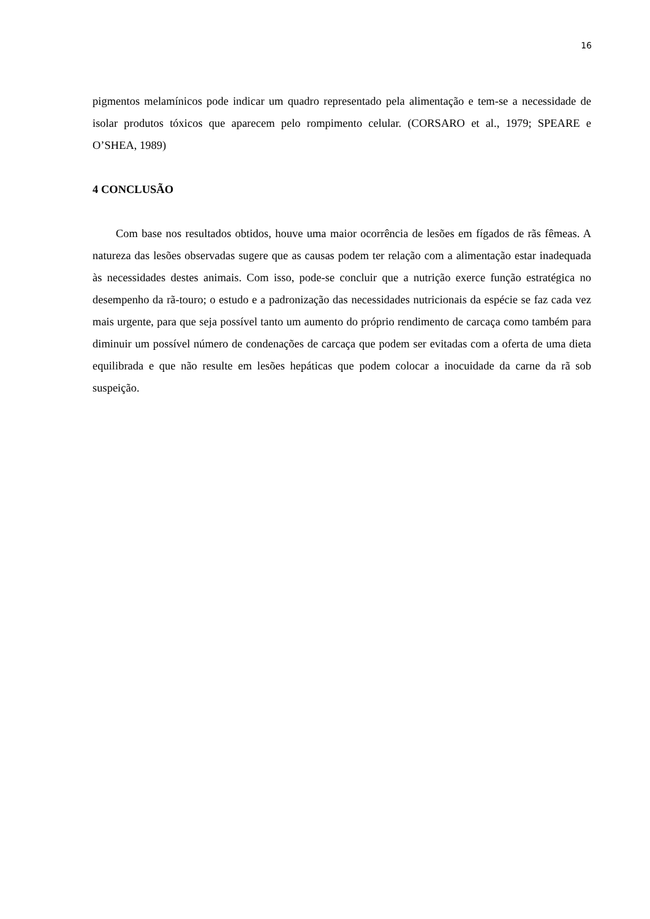16
pigmentos melamínicos pode indicar um quadro representado pela alimentação e tem-se a necessidade de isolar produtos tóxicos que aparecem pelo rompimento celular. (CORSARO et al., 1979; SPEARE e O’SHEA, 1989)
4 CONCLUSÃO
Com base nos resultados obtidos, houve uma maior ocorrência de lesões em fígados de rãs fêmeas. A natureza das lesões observadas sugere que as causas podem ter relação com a alimentação estar inadequada às necessidades destes animais. Com isso, pode-se concluir que a nutrição exerce função estratégica no desempenho da rã-touro; o estudo e a padronização das necessidades nutricionais da espécie se faz cada vez mais urgente, para que seja possível tanto um aumento do próprio rendimento de carcaça como também para diminuir um possível número de condenações de carcaça que podem ser evitadas com a oferta de uma dieta equilibrada e que não resulte em lesões hepáticas que podem colocar a inocuidade da carne da rã sob suspeição.